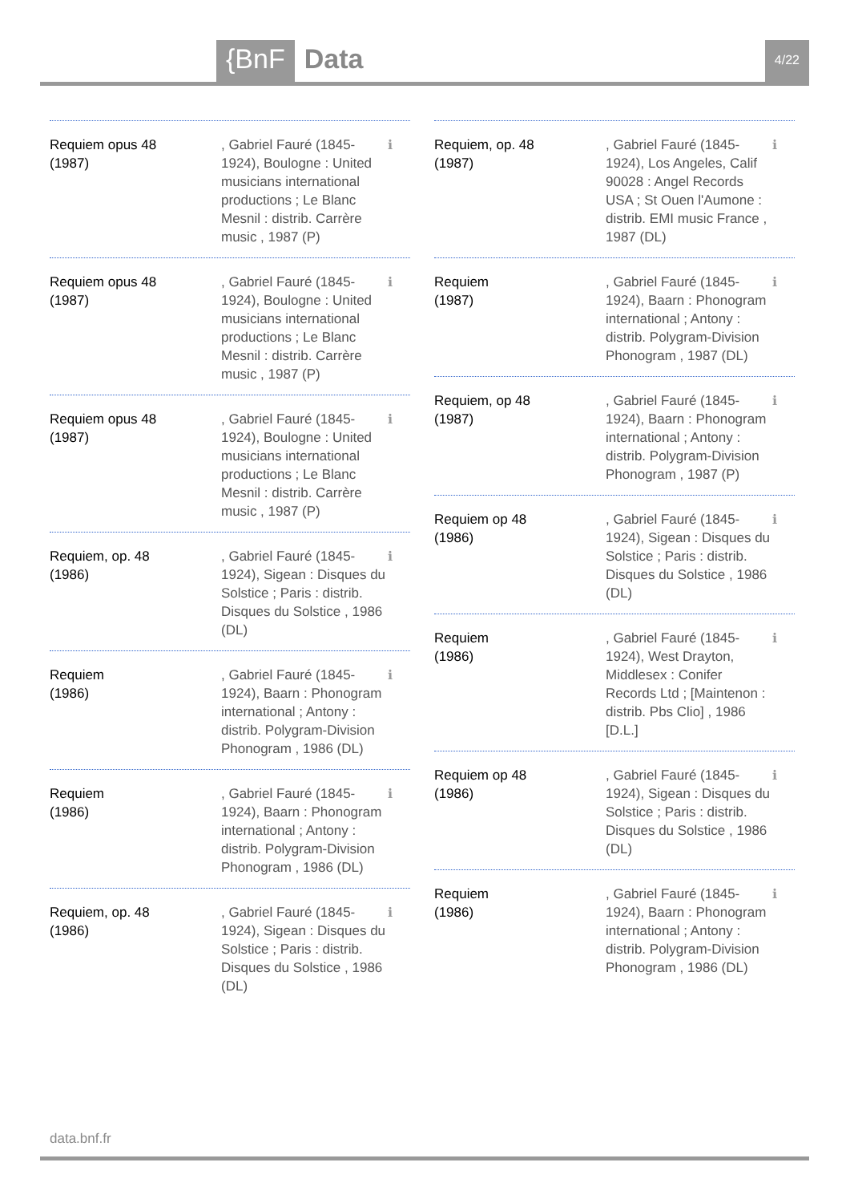{BnF Data 4/22
Requiem opus 48
(1987)
, Gabriel Fauré (1845-1924), Boulogne : United musicians international productions ; Le Blanc Mesnil : distrib. Carrère music , 1987 (P)
ℹ
Requiem opus 48
(1987)
, Gabriel Fauré (1845-1924), Boulogne : United musicians international productions ; Le Blanc Mesnil : distrib. Carrère music , 1987 (P)
ℹ
Requiem opus 48
(1987)
, Gabriel Fauré (1845-1924), Boulogne : United musicians international productions ; Le Blanc Mesnil : distrib. Carrère music , 1987 (P)
ℹ
Requiem, op. 48
(1986)
, Gabriel Fauré (1845-1924), Sigean : Disques du Solstice ; Paris : distrib. Disques du Solstice , 1986 (DL)
ℹ
Requiem
(1986)
, Gabriel Fauré (1845-1924), Baarn : Phonogram international ; Antony : distrib. Polygram-Division Phonogram , 1986 (DL)
ℹ
Requiem
(1986)
, Gabriel Fauré (1845-1924), Baarn : Phonogram international ; Antony : distrib. Polygram-Division Phonogram , 1986 (DL)
ℹ
Requiem, op. 48
(1986)
, Gabriel Fauré (1845-1924), Sigean : Disques du Solstice ; Paris : distrib. Disques du Solstice , 1986 (DL)
ℹ
Requiem, op. 48
(1987)
, Gabriel Fauré (1845-1924), Los Angeles, Calif 90028 : Angel Records USA ; St Ouen l'Aumone : distrib. EMI music France , 1987 (DL)
ℹ
Requiem
(1987)
, Gabriel Fauré (1845-1924), Baarn : Phonogram international ; Antony : distrib. Polygram-Division Phonogram , 1987 (DL)
ℹ
Requiem, op 48
(1987)
, Gabriel Fauré (1845-1924), Baarn : Phonogram international ; Antony : distrib. Polygram-Division Phonogram , 1987 (P)
ℹ
Requiem op 48
(1986)
, Gabriel Fauré (1845-1924), Sigean : Disques du Solstice ; Paris : distrib. Disques du Solstice , 1986 (DL)
ℹ
Requiem
(1986)
, Gabriel Fauré (1845-1924), West Drayton, Middlesex : Conifer Records Ltd ; [Maintenon : distrib. Pbs Clio] , 1986 [D.L.]
ℹ
Requiem op 48
(1986)
, Gabriel Fauré (1845-1924), Sigean : Disques du Solstice ; Paris : distrib. Disques du Solstice , 1986 (DL)
ℹ
Requiem
(1986)
, Gabriel Fauré (1845-1924), Baarn : Phonogram international ; Antony : distrib. Polygram-Division Phonogram , 1986 (DL)
ℹ
data.bnf.fr